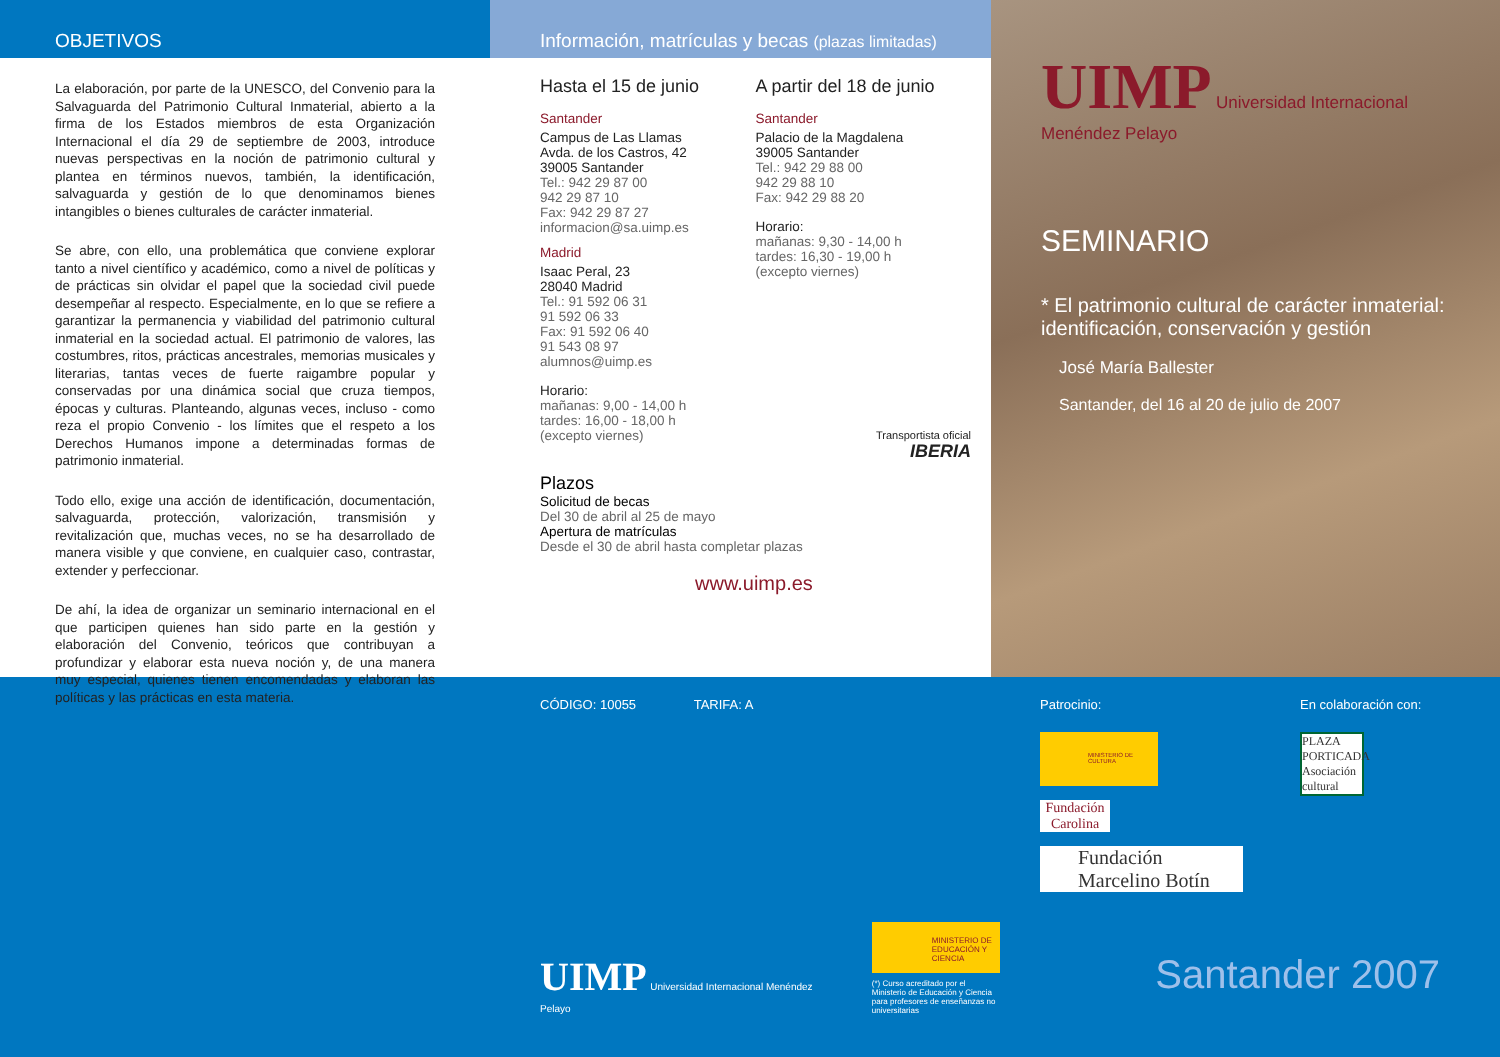OBJETIVOS
La elaboración, por parte de la UNESCO, del Convenio para la Salvaguarda del Patrimonio Cultural Inmaterial, abierto a la firma de los Estados miembros de esta Organización Internacional el día 29 de septiembre de 2003, introduce nuevas perspectivas en la noción de patrimonio cultural y plantea en términos nuevos, también, la identificación, salvaguarda y gestión de lo que denominamos bienes intangibles o bienes culturales de carácter inmaterial.
Se abre, con ello, una problemática que conviene explorar tanto a nivel científico y académico, como a nivel de políticas y de prácticas sin olvidar el papel que la sociedad civil puede desempeñar al respecto. Especialmente, en lo que se refiere a garantizar la permanencia y viabilidad del patrimonio cultural inmaterial en la sociedad actual. El patrimonio de valores, las costumbres, ritos, prácticas ancestrales, memorias musicales y literarias, tantas veces de fuerte raigambre popular y conservadas por una dinámica social que cruza tiempos, épocas y culturas. Planteando, algunas veces, incluso - como reza el propio Convenio - los límites que el respeto a los Derechos Humanos impone a determinadas formas de patrimonio inmaterial.
Todo ello, exige una acción de identificación, documentación, salvaguarda, protección, valorización, transmisión y revitalización que, muchas veces, no se ha desarrollado de manera visible y que conviene, en cualquier caso, contrastar, extender y perfeccionar.
De ahí, la idea de organizar un seminario internacional en el que participen quienes han sido parte en la gestión y elaboración del Convenio, teóricos que contribuyan a profundizar y elaborar esta nueva noción y, de una manera muy especial, quienes tienen encomendadas y elaboran las políticas y las prácticas en esta materia.
Información, matrículas y becas (plazas limitadas)
Hasta el 15 de junio
Santander
Campus de Las Llamas
Avda. de los Castros, 42
39005 Santander
Tel.: 942 29 87 00
942 29 87 10
Fax: 942 29 87 27
informacion@sa.uimp.es
Madrid
Isaac Peral, 23
28040 Madrid
Tel.: 91 592 06 31
91 592 06 33
Fax: 91 592 06 40
91 543 08 97
alumnos@uimp.es
Horario:
mañanas: 9,00 - 14,00 h
tardes: 16,00 - 18,00 h
(excepto viernes)
A partir del 18 de junio
Santander
Palacio de la Magdalena
39005 Santander
Tel.: 942 29 88 00
942 29 88 10
Fax: 942 29 88 20
Horario:
mañanas: 9,30 - 14,00 h
tardes: 16,30 - 19,00 h
(excepto viernes)
Transportista oficial
IBERIA
Plazos
Solicitud de becas
Del 30 de abril al 25 de mayo
Apertura de matrículas
Desde el 30 de abril hasta completar plazas
www.uimp.es
UIMP Universidad Internacional Menéndez Pelayo
SEMINARIO
* El patrimonio cultural de carácter inmaterial: identificación, conservación y gestión
José María Ballester
Santander, del 16 al 20 de julio de 2007
CÓDIGO: 10055 TARIFA: A
UIMP Universidad Internacional Menéndez Pelayo
MINISTERIO DE EDUCACIÓN Y CIENCIA
(*) Curso acreditado por el Ministerio de Educación y Ciencia para profesores de enseñanzas no universitarias
Patrocinio:
MINISTERIO DE CULTURA
Fundación Carolina
Fundación Marcelino Botín
En colaboración con:
PLAZA PORTICADA Asociación cultural
Santander 2007